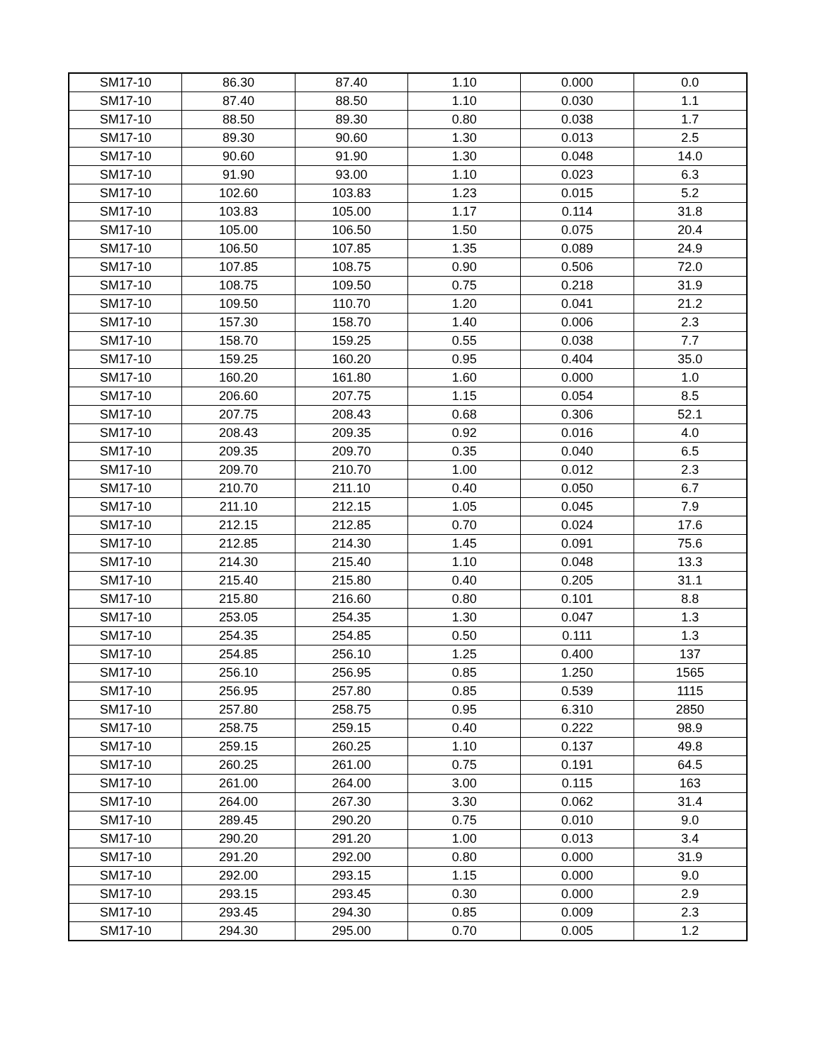| SM17-10 | 86.30 | 87.40 | 1.10 | 0.000 | 0.0 |
| SM17-10 | 87.40 | 88.50 | 1.10 | 0.030 | 1.1 |
| SM17-10 | 88.50 | 89.30 | 0.80 | 0.038 | 1.7 |
| SM17-10 | 89.30 | 90.60 | 1.30 | 0.013 | 2.5 |
| SM17-10 | 90.60 | 91.90 | 1.30 | 0.048 | 14.0 |
| SM17-10 | 91.90 | 93.00 | 1.10 | 0.023 | 6.3 |
| SM17-10 | 102.60 | 103.83 | 1.23 | 0.015 | 5.2 |
| SM17-10 | 103.83 | 105.00 | 1.17 | 0.114 | 31.8 |
| SM17-10 | 105.00 | 106.50 | 1.50 | 0.075 | 20.4 |
| SM17-10 | 106.50 | 107.85 | 1.35 | 0.089 | 24.9 |
| SM17-10 | 107.85 | 108.75 | 0.90 | 0.506 | 72.0 |
| SM17-10 | 108.75 | 109.50 | 0.75 | 0.218 | 31.9 |
| SM17-10 | 109.50 | 110.70 | 1.20 | 0.041 | 21.2 |
| SM17-10 | 157.30 | 158.70 | 1.40 | 0.006 | 2.3 |
| SM17-10 | 158.70 | 159.25 | 0.55 | 0.038 | 7.7 |
| SM17-10 | 159.25 | 160.20 | 0.95 | 0.404 | 35.0 |
| SM17-10 | 160.20 | 161.80 | 1.60 | 0.000 | 1.0 |
| SM17-10 | 206.60 | 207.75 | 1.15 | 0.054 | 8.5 |
| SM17-10 | 207.75 | 208.43 | 0.68 | 0.306 | 52.1 |
| SM17-10 | 208.43 | 209.35 | 0.92 | 0.016 | 4.0 |
| SM17-10 | 209.35 | 209.70 | 0.35 | 0.040 | 6.5 |
| SM17-10 | 209.70 | 210.70 | 1.00 | 0.012 | 2.3 |
| SM17-10 | 210.70 | 211.10 | 0.40 | 0.050 | 6.7 |
| SM17-10 | 211.10 | 212.15 | 1.05 | 0.045 | 7.9 |
| SM17-10 | 212.15 | 212.85 | 0.70 | 0.024 | 17.6 |
| SM17-10 | 212.85 | 214.30 | 1.45 | 0.091 | 75.6 |
| SM17-10 | 214.30 | 215.40 | 1.10 | 0.048 | 13.3 |
| SM17-10 | 215.40 | 215.80 | 0.40 | 0.205 | 31.1 |
| SM17-10 | 215.80 | 216.60 | 0.80 | 0.101 | 8.8 |
| SM17-10 | 253.05 | 254.35 | 1.30 | 0.047 | 1.3 |
| SM17-10 | 254.35 | 254.85 | 0.50 | 0.111 | 1.3 |
| SM17-10 | 254.85 | 256.10 | 1.25 | 0.400 | 137 |
| SM17-10 | 256.10 | 256.95 | 0.85 | 1.250 | 1565 |
| SM17-10 | 256.95 | 257.80 | 0.85 | 0.539 | 1115 |
| SM17-10 | 257.80 | 258.75 | 0.95 | 6.310 | 2850 |
| SM17-10 | 258.75 | 259.15 | 0.40 | 0.222 | 98.9 |
| SM17-10 | 259.15 | 260.25 | 1.10 | 0.137 | 49.8 |
| SM17-10 | 260.25 | 261.00 | 0.75 | 0.191 | 64.5 |
| SM17-10 | 261.00 | 264.00 | 3.00 | 0.115 | 163 |
| SM17-10 | 264.00 | 267.30 | 3.30 | 0.062 | 31.4 |
| SM17-10 | 289.45 | 290.20 | 0.75 | 0.010 | 9.0 |
| SM17-10 | 290.20 | 291.20 | 1.00 | 0.013 | 3.4 |
| SM17-10 | 291.20 | 292.00 | 0.80 | 0.000 | 31.9 |
| SM17-10 | 292.00 | 293.15 | 1.15 | 0.000 | 9.0 |
| SM17-10 | 293.15 | 293.45 | 0.30 | 0.000 | 2.9 |
| SM17-10 | 293.45 | 294.30 | 0.85 | 0.009 | 2.3 |
| SM17-10 | 294.30 | 295.00 | 0.70 | 0.005 | 1.2 |